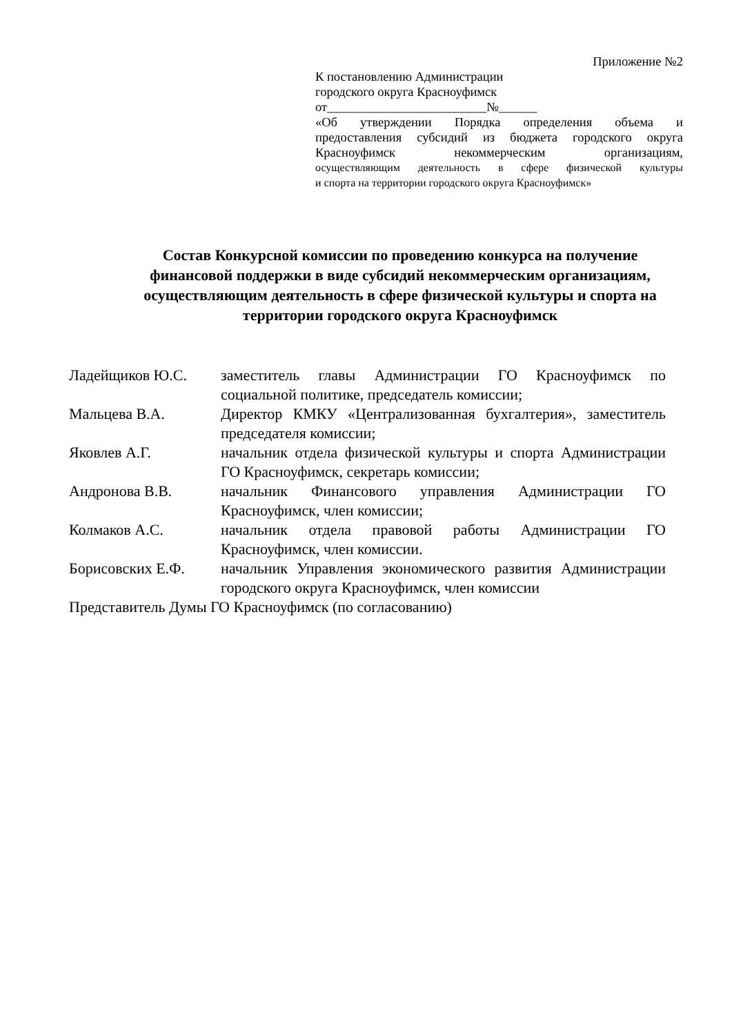Приложение №2
К постановлению Администрации
городского округа Красноуфимск
от_________________________№______
«Об утверждении Порядка определения объема и
предоставления субсидий из бюджета городского округа
Красноуфимск некоммерческим организациям,
осуществляющим деятельность в сфере физической культуры
и спорта на территории городского округа Красноуфимск»
Состав Конкурсной комиссии по проведению конкурса на получение финансовой поддержки в виде субсидий некоммерческим организациям, осуществляющим деятельность в сфере физической культуры и спорта на территории городского округа Красноуфимск
| Ладейщиков Ю.С. | заместитель главы Администрации ГО Красноуфимск по социальной политике, председатель комиссии; |
| Мальцева В.А. | Директор КМКУ «Централизованная бухгалтерия», заместитель председателя комиссии; |
| Яковлев А.Г. | начальник отдела физической культуры и спорта Администрации ГО Красноуфимск, секретарь комиссии; |
| Андронова В.В. | начальник Финансового управления Администрации ГО Красноуфимск, член комиссии; |
| Колмаков А.С. | начальник отдела правовой работы Администрации ГО Красноуфимск, член комиссии. |
| Борисовских Е.Ф. | начальник Управления экономического развития Администрации городского округа Красноуфимск, член комиссии |
| Представитель Думы ГО Красноуфимск (по согласованию) | |